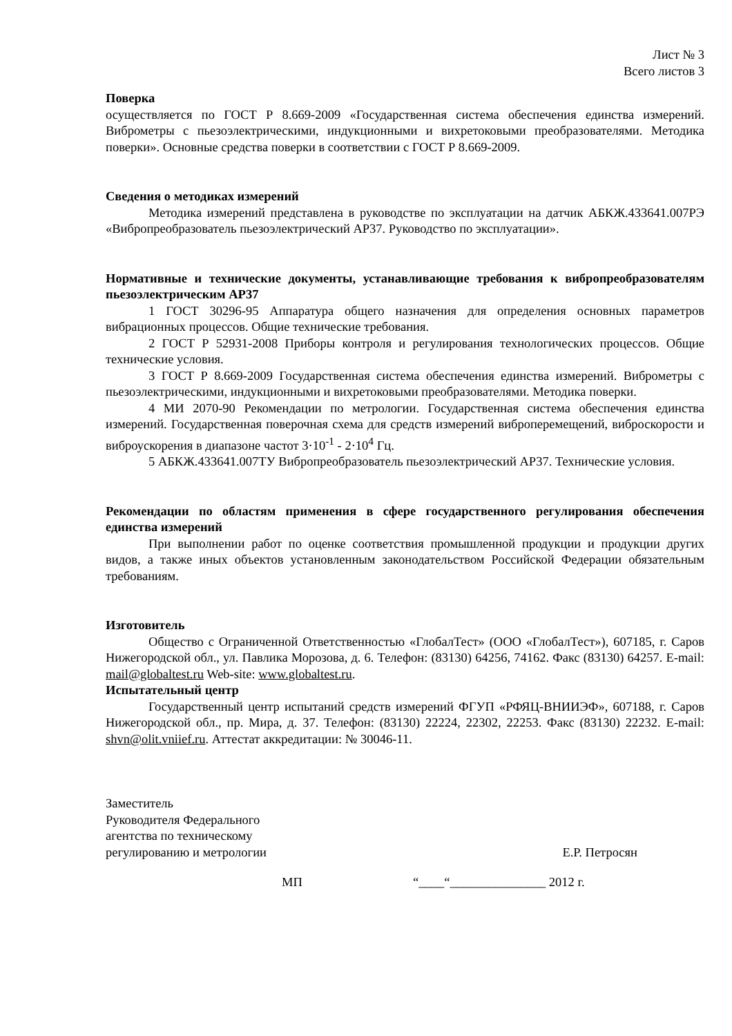Лист № 3
Всего листов 3
Поверка
осуществляется по ГОСТ Р 8.669-2009 «Государственная система обеспечения единства измерений. Виброметры с пьезоэлектрическими, индукционными и вихретоковыми преобразователями. Методика поверки». Основные средства поверки в соответствии с ГОСТ Р 8.669-2009.
Сведения о методиках измерений
Методика измерений представлена в руководстве по эксплуатации на датчик АБКЖ.433641.007РЭ «Вибропреобразователь пьезоэлектрический АР37. Руководство по эксплуатации».
Нормативные и технические документы, устанавливающие требования к вибропреобразователям пьезоэлектрическим АР37
1 ГОСТ 30296-95 Аппаратура общего назначения для определения основных параметров вибрационных процессов. Общие технические требования.
2 ГОСТ Р 52931-2008 Приборы контроля и регулирования технологических процессов. Общие технические условия.
3 ГОСТ Р 8.669-2009 Государственная система обеспечения единства измерений. Виброметры с пьезоэлектрическими, индукционными и вихретоковыми преобразователями. Методика поверки.
4 МИ 2070-90 Рекомендации по метрологии. Государственная система обеспечения единства измерений. Государственная поверочная схема для средств измерений виброперемещений, виброскорости и виброускорения в диапазоне частот 3·10<sup>-1</sup> - 2·10<sup>4</sup> Гц.
5 АБКЖ.433641.007ТУ Вибропреобразователь пьезоэлектрический АР37. Технические условия.
Рекомендации по областям применения в сфере государственного регулирования обеспечения единства измерений
При выполнении работ по оценке соответствия промышленной продукции и продукции других видов, а также иных объектов установленным законодательством Российской Федерации обязательным требованиям.
Изготовитель
Общество с Ограниченной Ответственностью «ГлобалТест» (ООО «ГлобалТест»), 607185, г. Саров Нижегородской обл., ул. Павлика Морозова, д. 6. Телефон: (83130) 64256, 74162. Факс (83130) 64257. E-mail: mail@globaltest.ru Web-site: www.globaltest.ru.
Испытательный центр
Государственный центр испытаний средств измерений ФГУП «РФЯЦ-ВНИИЭФ», 607188, г. Саров Нижегородской обл., пр. Мира, д. 37. Телефон: (83130) 22224, 22302, 22253. Факс (83130) 22232. E-mail: shvn@olit.vniief.ru. Аттестат аккредитации: № 30046-11.
Заместитель
Руководителя Федерального
агентства по техническому
регулированию и метрологии
Е.Р. Петросян
МП “____“_______________ 2012 г.